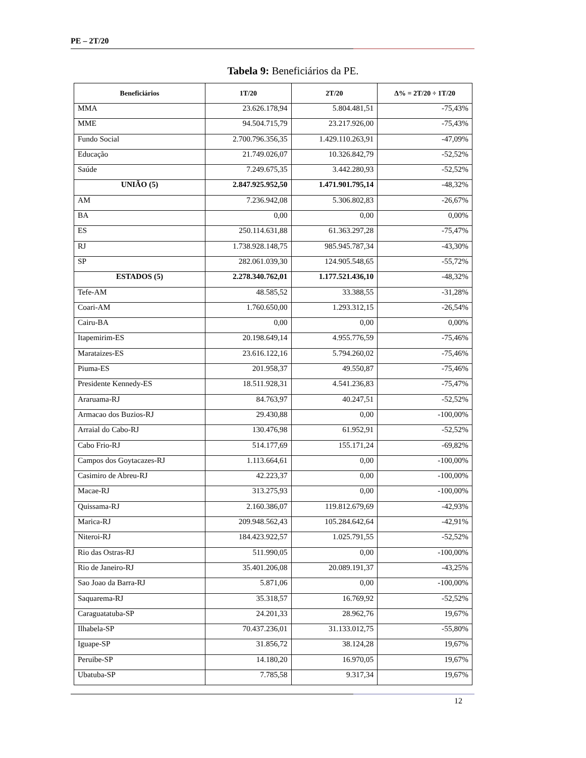PE – 2T/20
Tabela 9: Beneficiários da PE.
| Beneficiários | 1T/20 | 2T/20 | Δ% = 2T/20 ÷ 1T/20 |
| --- | --- | --- | --- |
| MMA | 23.626.178,94 | 5.804.481,51 | -75,43% |
| MME | 94.504.715,79 | 23.217.926,00 | -75,43% |
| Fundo Social | 2.700.796.356,35 | 1.429.110.263,91 | -47,09% |
| Educação | 21.749.026,07 | 10.326.842,79 | -52,52% |
| Saúde | 7.249.675,35 | 3.442.280,93 | -52,52% |
| UNIÃO (5) | 2.847.925.952,50 | 1.471.901.795,14 | -48,32% |
| AM | 7.236.942,08 | 5.306.802,83 | -26,67% |
| BA | 0,00 | 0,00 | 0,00% |
| ES | 250.114.631,88 | 61.363.297,28 | -75,47% |
| RJ | 1.738.928.148,75 | 985.945.787,34 | -43,30% |
| SP | 282.061.039,30 | 124.905.548,65 | -55,72% |
| ESTADOS (5) | 2.278.340.762,01 | 1.177.521.436,10 | -48,32% |
| Tefe-AM | 48.585,52 | 33.388,55 | -31,28% |
| Coari-AM | 1.760.650,00 | 1.293.312,15 | -26,54% |
| Cairu-BA | 0,00 | 0,00 | 0,00% |
| Itapemirim-ES | 20.198.649,14 | 4.955.776,59 | -75,46% |
| Marataizes-ES | 23.616.122,16 | 5.794.260,02 | -75,46% |
| Piuma-ES | 201.958,37 | 49.550,87 | -75,46% |
| Presidente Kennedy-ES | 18.511.928,31 | 4.541.236,83 | -75,47% |
| Araruama-RJ | 84.763,97 | 40.247,51 | -52,52% |
| Armacao dos Buzios-RJ | 29.430,88 | 0,00 | -100,00% |
| Arraial do Cabo-RJ | 130.476,98 | 61.952,91 | -52,52% |
| Cabo Frio-RJ | 514.177,69 | 155.171,24 | -69,82% |
| Campos dos Goytacazes-RJ | 1.113.664,61 | 0,00 | -100,00% |
| Casimiro de Abreu-RJ | 42.223,37 | 0,00 | -100,00% |
| Macae-RJ | 313.275,93 | 0,00 | -100,00% |
| Quissama-RJ | 2.160.386,07 | 119.812.679,69 | -42,93% |
| Marica-RJ | 209.948.562,43 | 105.284.642,64 | -42,91% |
| Niteroi-RJ | 184.423.922,57 | 1.025.791,55 | -52,52% |
| Rio das Ostras-RJ | 511.990,05 | 0,00 | -100,00% |
| Rio de Janeiro-RJ | 35.401.206,08 | 20.089.191,37 | -43,25% |
| Sao Joao da Barra-RJ | 5.871,06 | 0,00 | -100,00% |
| Saquarema-RJ | 35.318,57 | 16.769,92 | -52,52% |
| Caraguatatuba-SP | 24.201,33 | 28.962,76 | 19,67% |
| Ilhabela-SP | 70.437.236,01 | 31.133.012,75 | -55,80% |
| Iguape-SP | 31.856,72 | 38.124,28 | 19,67% |
| Peruibe-SP | 14.180,20 | 16.970,05 | 19,67% |
| Ubatuba-SP | 7.785,58 | 9.317,34 | 19,67% |
12